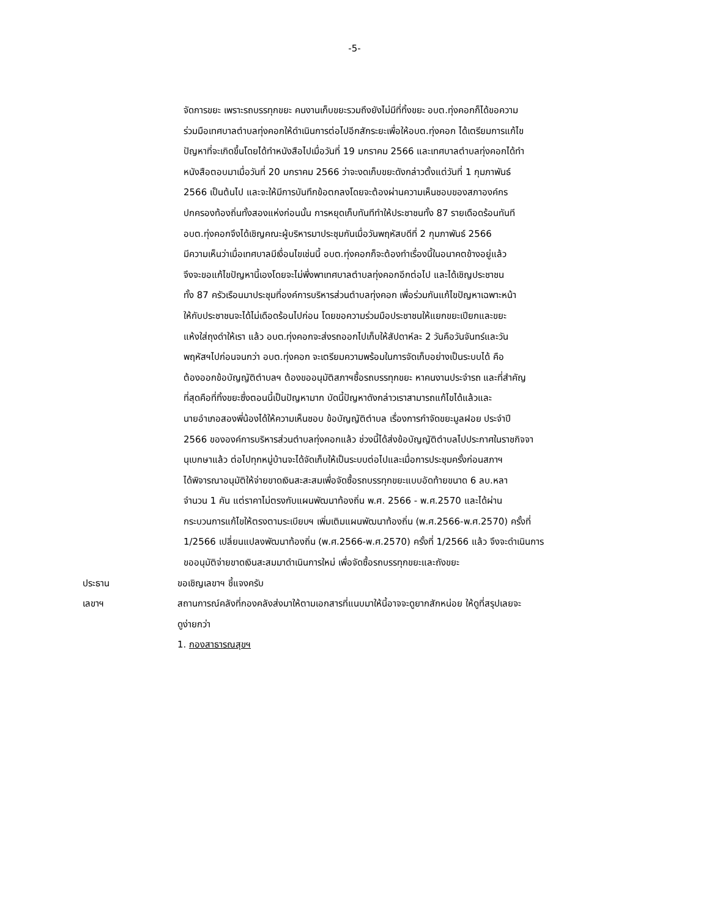-5-
จัดการขยะ เพราะรถบรรทุกขยะ คนงานเก็บขยะรวมถึงยังไม่มีที่ทิ้งขยะ อบต.ทุ่งคอกก็ได้ขอความ
ร่วมมือเทศบาลตำบลทุ่งคอกให้ดำเนินการต่อไปอีกสักระยะเพื่อให้อบต.ทุ่งคอก ได้เตรียมการแก้ไข
ปัญหาที่จะเกิดขึ้นโดยได้ทำหนังสือไปเมื่อวันที่ 19 มกราคม 2566 และเทศบาลตำบลทุ่งคอกได้ทำ
หนังสือตอบมาเมื่อวันที่ 20 มกราคม 2566 ว่าจะงดเก็บขยะดังกล่าวตั้งแต่วันที่ 1 กุมภาพันธ์
2566 เป็นต้นไป และจะให้มีการบันทึกข้อตกลงโดยจะต้องผ่านความเห็นชอบของสภาองค์กร
ปกครองท้องถิ่นทั้งสองแห่งก่อนนั้น การหยุดเก็บทันทีทำให้ประชาชนทั้ง 87 รายเดือดร้อนทันที
อบต.ทุ่งคอกจึงได้เชิญคณะผู้บริหารมาประชุมกันเมื่อวันพฤหัสบดีที่ 2 กุมภาพันธ์ 2566
มีความเห็นว่าเมื่อเทศบาลมีเงื่อนไขเช่นนี้ อบต.ทุ่งคอกก็จะต้องทำเรื่องนี้ในอนาคตข้างอยู่แล้ว
จึงจะขอแก้ไขปัญหานี้เองโดยจะไม่พึ่งพาเทศบาลตำบลทุ่งคอกอีกต่อไป และได้เชิญประชาชน
ทั้ง 87 ครัวเรือนมาประชุมที่องค์การบริหารส่วนตำบลทุ่งคอก เพื่อร่วมกันแก้ไขปัญหาเฉพาะหน้า
ให้กับประชาชนจะได้ไม่เดือดร้อนไปก่อน โดยขอความร่วมมือประชาชนให้แยกขยะเปียกและขยะ
แห้งใส่ถุงดำให้เรา แล้ว อบต.ทุ่งคอกจะส่งรถออกไปเก็บให้สัปดาห์ละ 2 วันคือวันจันทร์และวัน
พฤหัสฯไปก่อนจนกว่า อบต.ทุ่งคอก จะเตรียมความพร้อมในการจัดเก็บอย่างเป็นระบบได้ คือ
ต้องออกข้อบัญญัติตำบลฯ ต้องขออนุมัติสภาฯซื้อรถบรรทุกขยะ หาคนงานประจำรถ และที่สำคัญ
ที่สุดคือที่ทิ้งขยะซึ่งตอนนี้เป็นปัญหามาก บัดนี้ปัญหาดังกล่าวเราสามารถแก้ไขได้แล้วและ
นายอำเภอสองพี่น้องได้ให้ความเห็นชอบ ข้อบัญญัติตำบล เรื่องการกำจัดขยะมูลฝอย ประจำปี
2566 ขององค์การบริหารส่วนตำบลทุ่งคอกแล้ว ช่วงนี้ได้ส่งข้อบัญญัติตำบลไปประกาศในราชกิจจา
นุเบกษาแล้ว ต่อไปทุกหมู่บ้านจะได้จัดเก็บให้เป็นระบบต่อไปและเมื่อการประชุมครั้งก่อนสภาฯ
ได้พิจารณาอนุมัติให้จ่ายขาดเงินสะสะสมเพื่อจัดซื้อรถบรรทุกขยะแบบอัดท้ายขนาด 6 ลบ.หลา
จำนวน 1 คัน แต่ราคาไม่ตรงกับแผนพัฒนาท้องถิ่น พ.ศ. 2566 - พ.ศ.2570 และได้ผ่าน
กระบวนการแก้ไขให้ตรงตามระเบียบฯ เพิ่มเติมแผนพัฒนาท้องถิ่น (พ.ศ.2566-พ.ศ.2570) ครั้งที่
1/2566 เปลี่ยนแปลงพัฒนาท้องถิ่น (พ.ศ.2566-พ.ศ.2570) ครั้งที่ 1/2566 แล้ว จึงจะดำเนินการ
ขออนุมัติจ่ายขาดเงินสะสมมาดำเนินการใหม่ เพื่อจัดซื้อรถบรรทุกขยะและถังขยะ
ประธาน ขอเชิญเลขาฯ ชี้แจงครับ
เลขาฯ สถานการณ์คลังที่กองคลังส่งมาให้ตามเอกสารที่แนบมาให้นี้อาจจะดูยากสักหน่อย ให้ดูที่สรุปเลยจะ
ดูง่ายกว่า
1. กองสาธารณสุขฯ